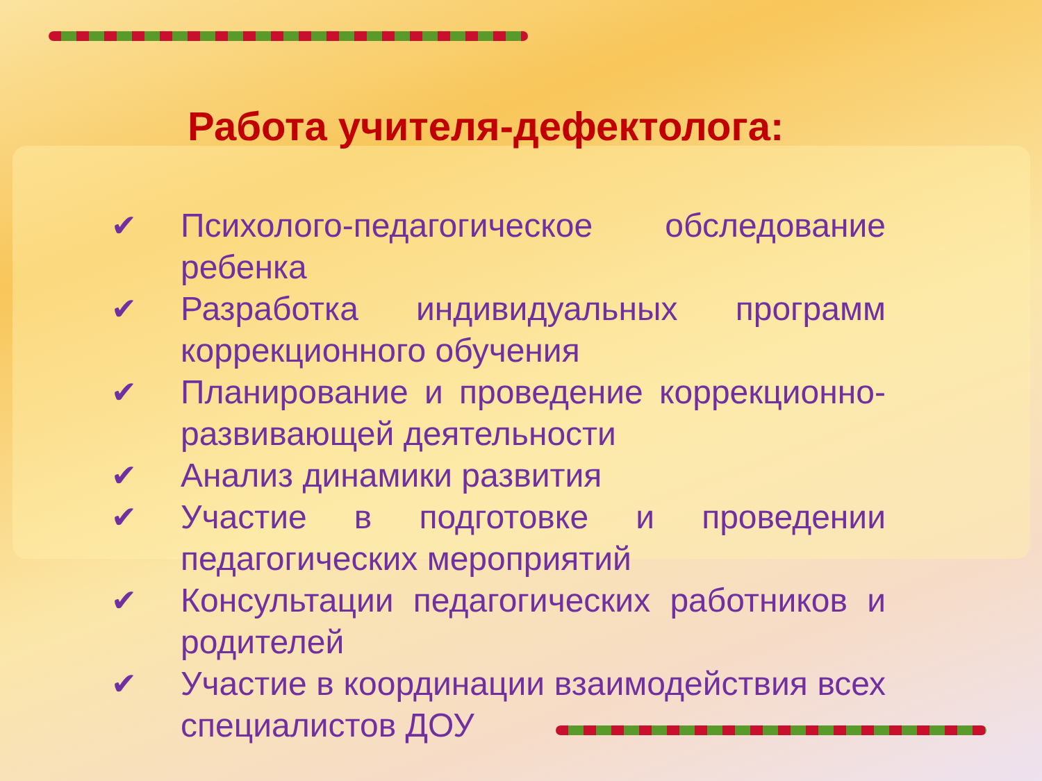Работа учителя-дефектолога:
✔ Психолого-педагогическое обследование ребенка
✔ Разработка индивидуальных программ коррекционного обучения
✔ Планирование и проведение коррекционно-развивающей деятельности
✔ Анализ динамики развития
✔ Участие в подготовке и проведении педагогических мероприятий
✔ Консультации педагогических работников и родителей
✔ Участие в координации взаимодействия всех специалистов ДОУ